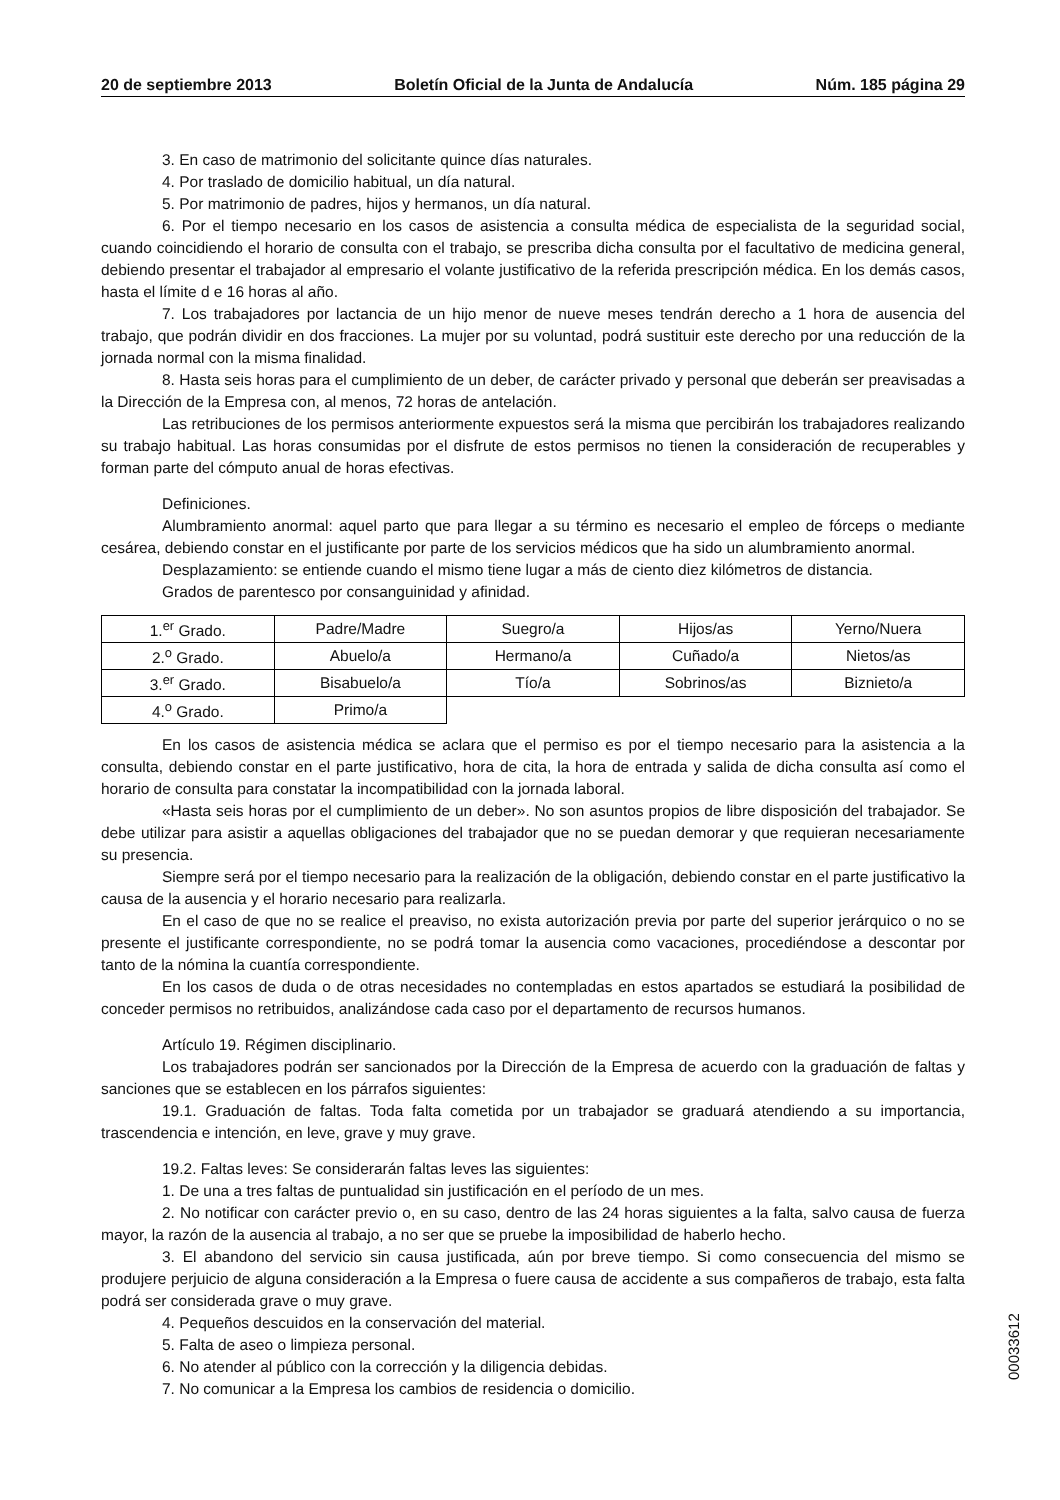20 de septiembre 2013 Boletín Oficial de la Junta de Andalucía Núm. 185 página 29
3. En caso de matrimonio del solicitante quince días naturales.
4. Por traslado de domicilio habitual, un día natural.
5. Por matrimonio de padres, hijos y hermanos, un día natural.
6. Por el tiempo necesario en los casos de asistencia a consulta médica de especialista de la seguridad social, cuando coincidiendo el horario de consulta con el trabajo, se prescriba dicha consulta por el facultativo de medicina general, debiendo presentar el trabajador al empresario el volante justificativo de la referida prescripción médica. En los demás casos, hasta el límite d e 16 horas al año.
7. Los trabajadores por lactancia de un hijo menor de nueve meses tendrán derecho a 1 hora de ausencia del trabajo, que podrán dividir en dos fracciones. La mujer por su voluntad, podrá sustituir este derecho por una reducción de la jornada normal con la misma finalidad.
8. Hasta seis horas para el cumplimiento de un deber, de carácter privado y personal que deberán ser preavisadas a la Dirección de la Empresa con, al menos, 72 horas de antelación.
Las retribuciones de los permisos anteriormente expuestos será la misma que percibirán los trabajadores realizando su trabajo habitual. Las horas consumidas por el disfrute de estos permisos no tienen la consideración de recuperables y forman parte del cómputo anual de horas efectivas.
Definiciones.
Alumbramiento anormal: aquel parto que para llegar a su término es necesario el empleo de fórceps o mediante cesárea, debiendo constar en el justificante por parte de los servicios médicos que ha sido un alumbramiento anormal.
Desplazamiento: se entiende cuando el mismo tiene lugar a más de ciento diez kilómetros de distancia.
Grados de parentesco por consanguinidad y afinidad.
| 1.<sup>er</sup> Grado. | Padre/Madre | Suegro/a | Hijos/as | Yerno/Nuera |
| 2.<sup>o</sup> Grado. | Abuelo/a | Hermano/a | Cuñado/a | Nietos/as |
| 3.<sup>er</sup> Grado. | Bisabuelo/a | Tío/a | Sobrinos/as | Biznieto/a |
| 4.<sup>o</sup> Grado. | Primo/a | | | |
En los casos de asistencia médica se aclara que el permiso es por el tiempo necesario para la asistencia a la consulta, debiendo constar en el parte justificativo, hora de cita, la hora de entrada y salida de dicha consulta así como el horario de consulta para constatar la incompatibilidad con la jornada laboral.
«Hasta seis horas por el cumplimiento de un deber». No son asuntos propios de libre disposición del trabajador. Se debe utilizar para asistir a aquellas obligaciones del trabajador que no se puedan demorar y que requieran necesariamente su presencia.
Siempre será por el tiempo necesario para la realización de la obligación, debiendo constar en el parte justificativo la causa de la ausencia y el horario necesario para realizarla.
En el caso de que no se realice el preaviso, no exista autorización previa por parte del superior jerárquico o no se presente el justificante correspondiente, no se podrá tomar la ausencia como vacaciones, procediéndose a descontar por tanto de la nómina la cuantía correspondiente.
En los casos de duda o de otras necesidades no contempladas en estos apartados se estudiará la posibilidad de conceder permisos no retribuidos, analizándose cada caso por el departamento de recursos humanos.
Artículo 19. Régimen disciplinario.
Los trabajadores podrán ser sancionados por la Dirección de la Empresa de acuerdo con la graduación de faltas y sanciones que se establecen en los párrafos siguientes:
19.1. Graduación de faltas. Toda falta cometida por un trabajador se graduará atendiendo a su importancia, trascendencia e intención, en leve, grave y muy grave.
19.2. Faltas leves: Se considerarán faltas leves las siguientes:
1. De una a tres faltas de puntualidad sin justificación en el período de un mes.
2. No notificar con carácter previo o, en su caso, dentro de las 24 horas siguientes a la falta, salvo causa de fuerza mayor, la razón de la ausencia al trabajo, a no ser que se pruebe la imposibilidad de haberlo hecho.
3. El abandono del servicio sin causa justificada, aún por breve tiempo. Si como consecuencia del mismo se produjere perjuicio de alguna consideración a la Empresa o fuere causa de accidente a sus compañeros de trabajo, esta falta podrá ser considerada grave o muy grave.
4. Pequeños descuidos en la conservación del material.
5. Falta de aseo o limpieza personal.
6. No atender al público con la corrección y la diligencia debidas.
7. No comunicar a la Empresa los cambios de residencia o domicilio.
00033612